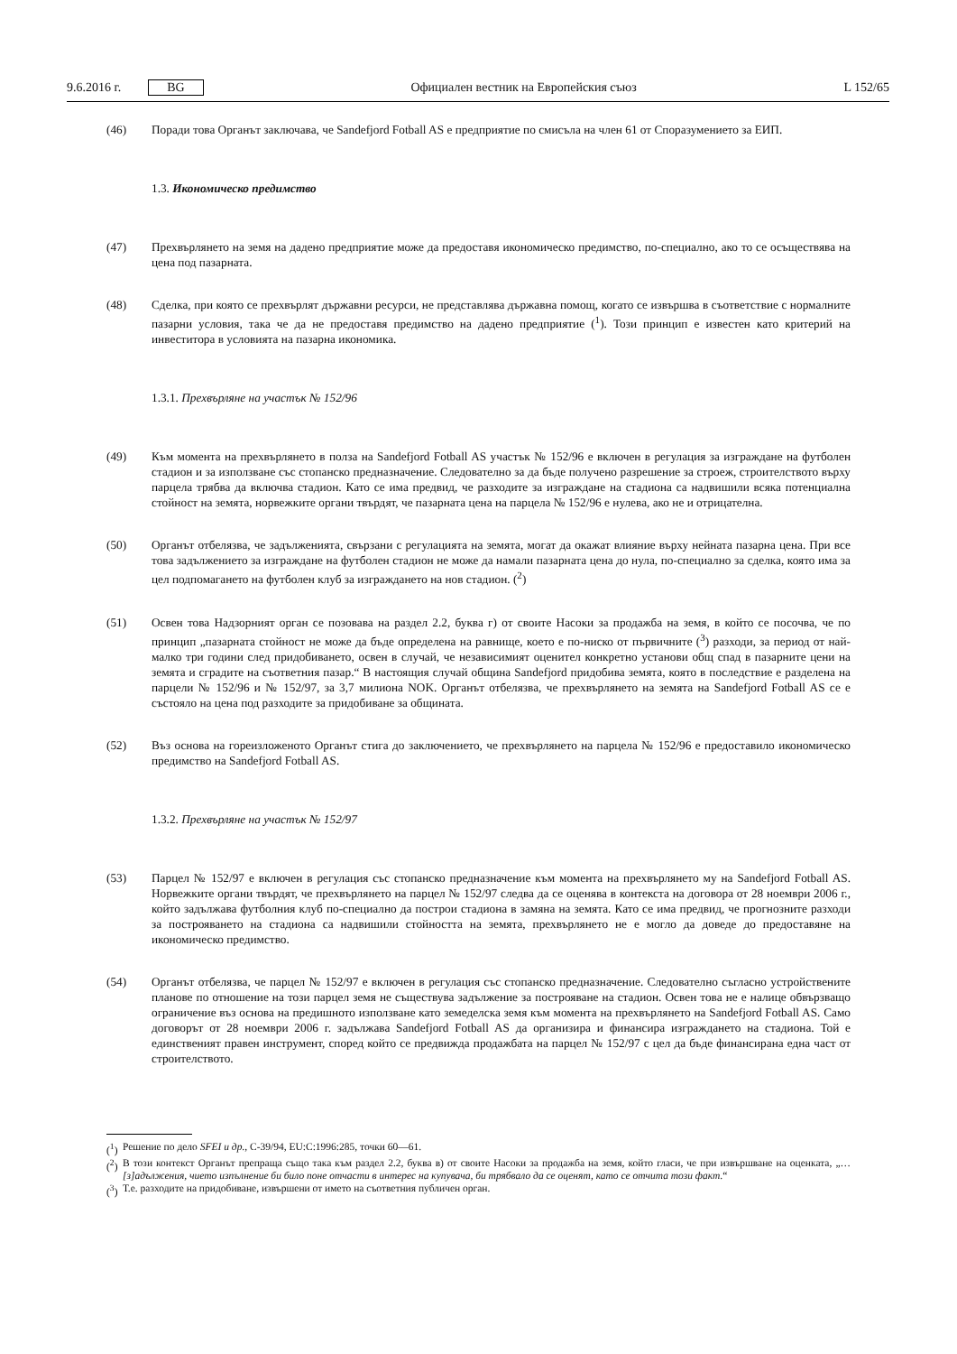9.6.2016 г. BG Официален вестник на Европейския съюз L 152/65
(46) Поради това Органът заключава, че Sandefjord Fotball AS е предприятие по смисъла на член 61 от Споразу­мението за ЕИП.
1.3. Икономическо предимство
(47) Прехвърлянето на земя на дадено предприятие може да предоставя икономическо предимство, по-специално, ако то се осъществява на цена под пазарната.
(48) Сделка, при която се прехвърлят държавни ресурси, не представлява държавна помощ, когато се извършва в съответствие с нормалните пазарни условия, така че да не предоставя предимство на дадено предприятие (<sup>1</sup>). Този принцип е известен като критерий на инвеститора в условията на пазарна икономика.
1.3.1. Прехвърляне на участък № 152/96
(49) Към момента на прехвърлянето в полза на Sandefjord Fotball AS участък № 152/96 е включен в регулация за изграждане на футболен стадион и за използване със стопанско предназначение. Следователно за да бъде получено разрешение за строеж, строителството върху парцела трябва да включва стадион. Като се има предвид, че разходите за изграждане на стадиона са надвишили всяка потенциална стойност на земята, норвежките органи твърдят, че пазарната цена на парцела № 152/96 е нулева, ако не и отрицателна.
(50) Органът отбелязва, че задълженията, свързани с регулацията на земята, могат да окажат влияние върху нейната пазарна цена. При все това задължението за изграждане на футболен стадион не може да намали пазарната цена до нула, по-специално за сделка, която има за цел подпомагането на футболен клуб за изграждането на нов стадион. (<sup>2</sup>)
(51) Освен това Надзорният орган се позовава на раздел 2.2, буква г) от своите Насоки за продажба на земя, в който се посочва, че по принцип „пазарната стойност не може да бъде определена на равнище, което е по-ниско от първичните (<sup>3</sup>) разходи, за период от най-малко три години след придобиването, освен в случай, че независимият оценител конкретно установи общ спад в пазарните цени на земята и сградите на съответния пазар.“ В настоящия случай община Sandefjord придобива земята, която в последствие е разделена на парцели № 152/96 и № 152/97, за 3,7 милиона NOK. Органът отбелязва, че прехвърлянето на земята на Sandefjord Fotball AS се е състояло на цена под разходите за придобиване за общината.
(52) Въз основа на гореизложеното Органът стига до заключението, че прехвърлянето на парцела № 152/96 е предоставило икономическо предимство на Sandefjord Fotball AS.
1.3.2. Прехвърляне на участък № 152/97
(53) Парцел № 152/97 е включен в регулация със стопанско предназначение към момента на прехвърлянето му на Sandefjord Fotball AS. Норвежките органи твърдят, че прехвърлянето на парцел № 152/97 следва да се оценява в контекста на договора от 28 ноември 2006 г., който задължава футболния клуб по-специално да построи стадиона в замяна на земята. Като се има предвид, че прогнозните разходи за построяването на стадиона са надвишили стойността на земята, прехвърлянето не е могло да доведе до предоставяне на икономическо предимство.
(54) Органът отбелязва, че парцел № 152/97 е включен в регулация със стопанско предназначение. Следователно съгласно устройствените планове по отношение на този парцел земя не съществува задължение за построяване на стадион. Освен това не е налице обвързващо ограничение въз основа на предишното използване като земеделска земя към момента на прехвърлянето на Sandefjord Fotball AS. Само договорът от 28 ноември 2006 г. задължава Sandefjord Fotball AS да организира и финансира изграждането на стадиона. Той е единственият правен инструмент, според който се предвижда продажбата на парцел № 152/97 с цел да бъде финансирана една част от строителството.
(<sup>1</sup>) Решение по дело SFEI и др., C-39/94, EU:C:1996:285, точки 60—61.
(<sup>2</sup>) В този контекст Органът препраща също така към раздел 2.2, буква в) от своите Насоки за продажба на земя, който гласи, че при извършване на оценката, „… [з]адължения, чието изпълнение би било поне отчасти в интерес на купувача, би трябвало да се оценят, като се отчита този факт.“
(<sup>3</sup>) Т.е. разходите на придобиване, извършени от името на съответния публичен орган.